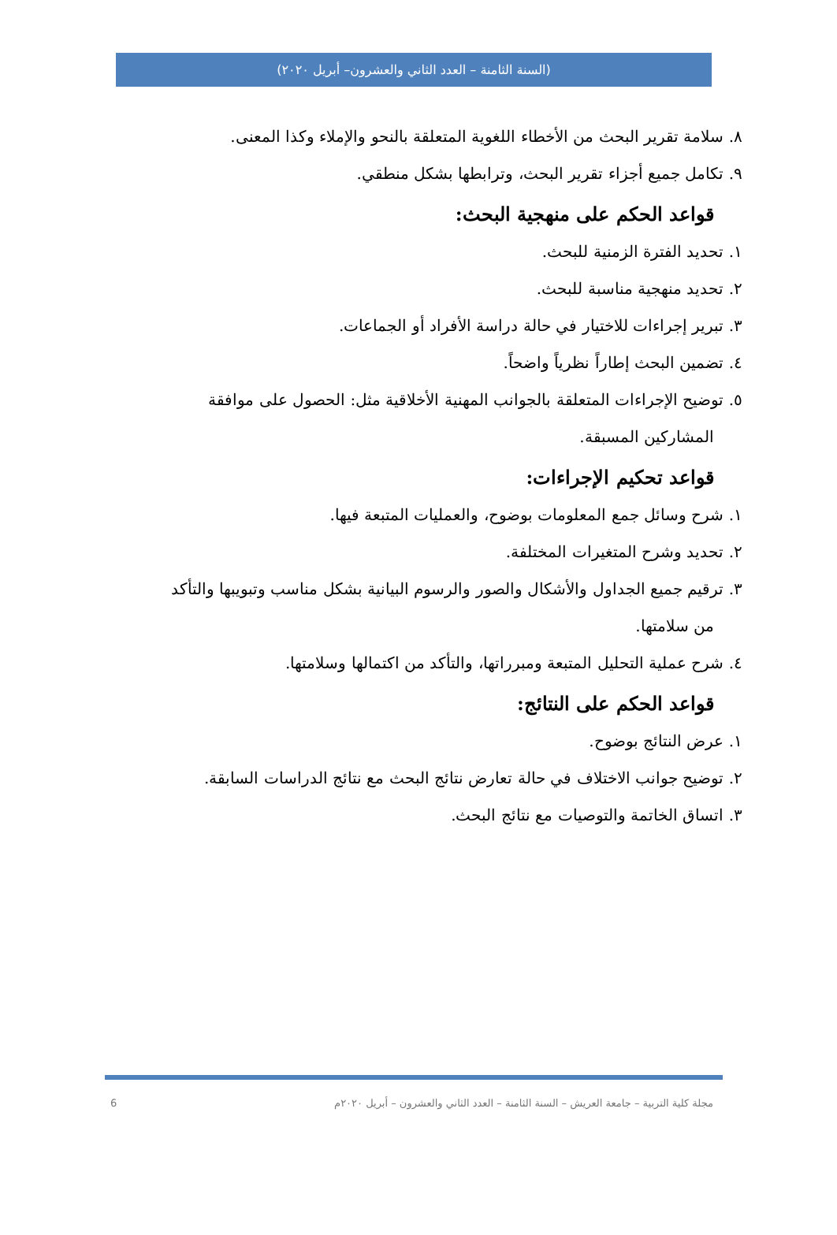(السنة الثامنة – العدد الثاني والعشرون– أبريل ٢٠٢٠)
٨. سلامة تقرير البحث من الأخطاء اللغوية المتعلقة بالنحو والإملاء وكذا المعنى.
٩. تكامل جميع أجزاء تقرير البحث، وترابطها بشكل منطقي.
قواعد الحكم على منهجية البحث:
١. تحديد الفترة الزمنية للبحث.
٢. تحديد منهجية مناسبة للبحث.
٣. تبرير إجراءات للاختيار في حالة دراسة الأفراد أو الجماعات.
٤. تضمين البحث إطاراً نظرياً واضحاً.
٥. توضيح الإجراءات المتعلقة بالجوانب المهنية الأخلاقية مثل: الحصول على موافقة
المشاركين المسبقة.
قواعد تحكيم الإجراءات:
١. شرح وسائل جمع المعلومات بوضوح، والعمليات المتبعة فيها.
٢. تحديد وشرح المتغيرات المختلفة.
٣. ترقيم جميع الجداول والأشكال والصور والرسوم البيانية بشكل مناسب وتبويبها والتأكد
من سلامتها.
٤. شرح عملية التحليل المتبعة ومبرراتها، والتأكد من اكتمالها وسلامتها.
قواعد الحكم على النتائج:
١. عرض النتائج بوضوح.
٢. توضيح جوانب الاختلاف في حالة تعارض نتائج البحث مع نتائج الدراسات السابقة.
٣. اتساق الخاتمة والتوصيات مع نتائج البحث.
6 مجلة كلية التربية – جامعة العريش – السنة الثامنة – العدد الثاني والعشرون – أبريل ٢٠٢٠م